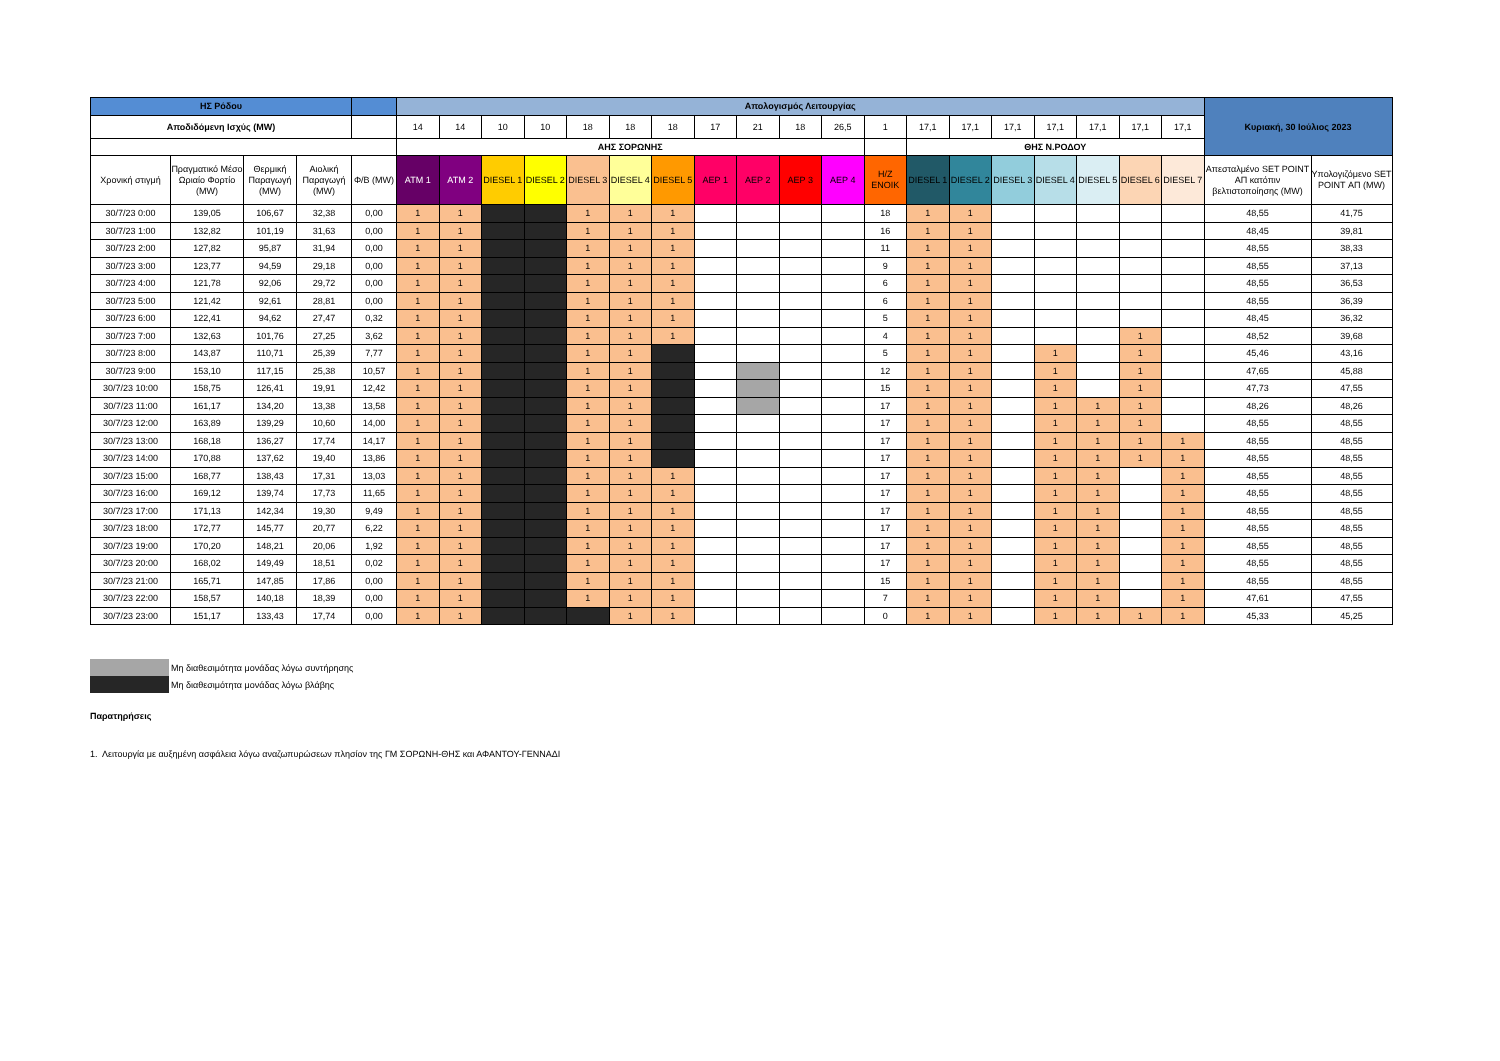| ΗΣ Ρόδου | | | | | Απολογισμός Λειτουργίας | | | | | | | | | | | | | | | | | | | Κυριακή, 30 Ιούλιος 2023 | |
| --- | --- | --- | --- | --- | --- | --- | --- | --- | --- | --- | --- | --- | --- | --- | --- | --- | --- | --- | --- | --- | --- | --- | --- | --- | --- |
| Αποδιδόμενη Ισχύς (MW) | | | | | 14 | 14 | 10 | 10 | 18 | 18 | 18 | 17 | 21 | 18 | 26,5 | 1 | 17,1 | 17,1 | 17,1 | 17,1 | 17,1 | 17,1 | 17,1 | | |
| | | | | | ΑΗΣ ΣΟΡΩΝΗΣ | | | | | | | | | | | | ΘΗΣ Ν.ΡΟΔΟΥ | | | | | | | | |
| Χρονική στιγμή | Πραγματικό Μέσο Ωριαίο Φορτίο (MW) | Θερμική Παραγωγή (MW) | Αιολική Παραγωγή (MW) | Φ/Β (MW) | ATM 1 | ATM 2 | DIESEL 1 | DIESEL 2 | DIESEL 3 | DIESEL 4 | DIESEL 5 | ΑΕΡ 1 | ΑΕΡ 2 | ΑΕΡ 3 | ΑΕΡ 4 | Η/Ζ ΕΝΟΙΚ | DIESEL 1 | DIESEL 2 | DIESEL 3 | DIESEL 4 | DIESEL 5 | DIESEL 6 | DIESEL 7 | Απεσταλμένο SET POINT ΑΠ κατόπιν βελτιστοποίησης (MW) | Υπολογιζόμενο SET POINT ΑΠ (MW) |
| 30/7/23 0:00 | 139,05 | 106,67 | 32,38 | 0,00 | 1 | 1 | | | 1 | 1 | 1 | | | | | 18 | 1 | 1 | | | | | | 48,55 | 41,75 |
| 30/7/23 1:00 | 132,82 | 101,19 | 31,63 | 0,00 | 1 | 1 | | | 1 | 1 | 1 | | | | | 16 | 1 | 1 | | | | | | 48,45 | 39,81 |
| 30/7/23 2:00 | 127,82 | 95,87 | 31,94 | 0,00 | 1 | 1 | | | 1 | 1 | 1 | | | | | 11 | 1 | 1 | | | | | | 48,55 | 38,33 |
| 30/7/23 3:00 | 123,77 | 94,59 | 29,18 | 0,00 | 1 | 1 | | | 1 | 1 | 1 | | | | | 9 | 1 | 1 | | | | | | 48,55 | 37,13 |
| 30/7/23 4:00 | 121,78 | 92,06 | 29,72 | 0,00 | 1 | 1 | | | 1 | 1 | 1 | | | | | 6 | 1 | 1 | | | | | | 48,55 | 36,53 |
| 30/7/23 5:00 | 121,42 | 92,61 | 28,81 | 0,00 | 1 | 1 | | | 1 | 1 | 1 | | | | | 6 | 1 | 1 | | | | | | 48,55 | 36,39 |
| 30/7/23 6:00 | 122,41 | 94,62 | 27,47 | 0,32 | 1 | 1 | | | 1 | 1 | 1 | | | | | 5 | 1 | 1 | | | | | | 48,45 | 36,32 |
| 30/7/23 7:00 | 132,63 | 101,76 | 27,25 | 3,62 | 1 | 1 | | | 1 | 1 | 1 | | | | | 4 | 1 | 1 | | | | 1 | | 48,52 | 39,68 |
| 30/7/23 8:00 | 143,87 | 110,71 | 25,39 | 7,77 | 1 | 1 | | | 1 | 1 | | | | | | 5 | 1 | 1 | | 1 | | 1 | | 45,46 | 43,16 |
| 30/7/23 9:00 | 153,10 | 117,15 | 25,38 | 10,57 | 1 | 1 | | | 1 | 1 | | | | | | 12 | 1 | 1 | | 1 | | 1 | | 47,65 | 45,88 |
| 30/7/23 10:00 | 158,75 | 126,41 | 19,91 | 12,42 | 1 | 1 | | | 1 | 1 | | | | | | 15 | 1 | 1 | | 1 | | 1 | | 47,73 | 47,55 |
| 30/7/23 11:00 | 161,17 | 134,20 | 13,38 | 13,58 | 1 | 1 | | | 1 | 1 | | | | | | 17 | 1 | 1 | | 1 | 1 | 1 | | 48,26 | 48,26 |
| 30/7/23 12:00 | 163,89 | 139,29 | 10,60 | 14,00 | 1 | 1 | | | 1 | 1 | | | | | | 17 | 1 | 1 | | 1 | 1 | 1 | | 48,55 | 48,55 |
| 30/7/23 13:00 | 168,18 | 136,27 | 17,74 | 14,17 | 1 | 1 | | | 1 | 1 | | | | | | 17 | 1 | 1 | | 1 | 1 | 1 | 1 | 48,55 | 48,55 |
| 30/7/23 14:00 | 170,88 | 137,62 | 19,40 | 13,86 | 1 | 1 | | | 1 | 1 | | | | | | 17 | 1 | 1 | | 1 | 1 | 1 | 1 | 48,55 | 48,55 |
| 30/7/23 15:00 | 168,77 | 138,43 | 17,31 | 13,03 | 1 | 1 | | | 1 | 1 | 1 | | | | | 17 | 1 | 1 | | 1 | 1 | | 1 | 48,55 | 48,55 |
| 30/7/23 16:00 | 169,12 | 139,74 | 17,73 | 11,65 | 1 | 1 | | | 1 | 1 | 1 | | | | | 17 | 1 | 1 | | 1 | 1 | | 1 | 48,55 | 48,55 |
| 30/7/23 17:00 | 171,13 | 142,34 | 19,30 | 9,49 | 1 | 1 | | | 1 | 1 | 1 | | | | | 17 | 1 | 1 | | 1 | 1 | | 1 | 48,55 | 48,55 |
| 30/7/23 18:00 | 172,77 | 145,77 | 20,77 | 6,22 | 1 | 1 | | | 1 | 1 | 1 | | | | | 17 | 1 | 1 | | 1 | 1 | | 1 | 48,55 | 48,55 |
| 30/7/23 19:00 | 170,20 | 148,21 | 20,06 | 1,92 | 1 | 1 | | | 1 | 1 | 1 | | | | | 17 | 1 | 1 | | 1 | 1 | | 1 | 48,55 | 48,55 |
| 30/7/23 20:00 | 168,02 | 149,49 | 18,51 | 0,02 | 1 | 1 | | | 1 | 1 | 1 | | | | | 17 | 1 | 1 | | 1 | 1 | | 1 | 48,55 | 48,55 |
| 30/7/23 21:00 | 165,71 | 147,85 | 17,86 | 0,00 | 1 | 1 | | | 1 | 1 | 1 | | | | | 15 | 1 | 1 | | 1 | 1 | | 1 | 48,55 | 48,55 |
| 30/7/23 22:00 | 158,57 | 140,18 | 18,39 | 0,00 | 1 | 1 | | | 1 | 1 | 1 | | | | | 7 | 1 | 1 | | 1 | 1 | | 1 | 47,61 | 47,55 |
| 30/7/23 23:00 | 151,17 | 133,43 | 17,74 | 0,00 | 1 | 1 | | | | 1 | 1 | | | | | 0 | 1 | 1 | | 1 | 1 | 1 | 1 | 45,33 | 45,25 |
Μη διαθεσιμότητα μονάδας λόγω συντήρησης
Μη διαθεσιμότητα μονάδας λόγω βλάβης
Παρατηρήσεις
1. Λειτουργία με αυξημένη ασφάλεια λόγω αναζωπυρώσεων πλησίον της ΓΜ ΣΟΡΩΝΗ-ΘΗΣ και ΑΦΑΝΤΟΥ-ΓΕΝΝΑΔΙ